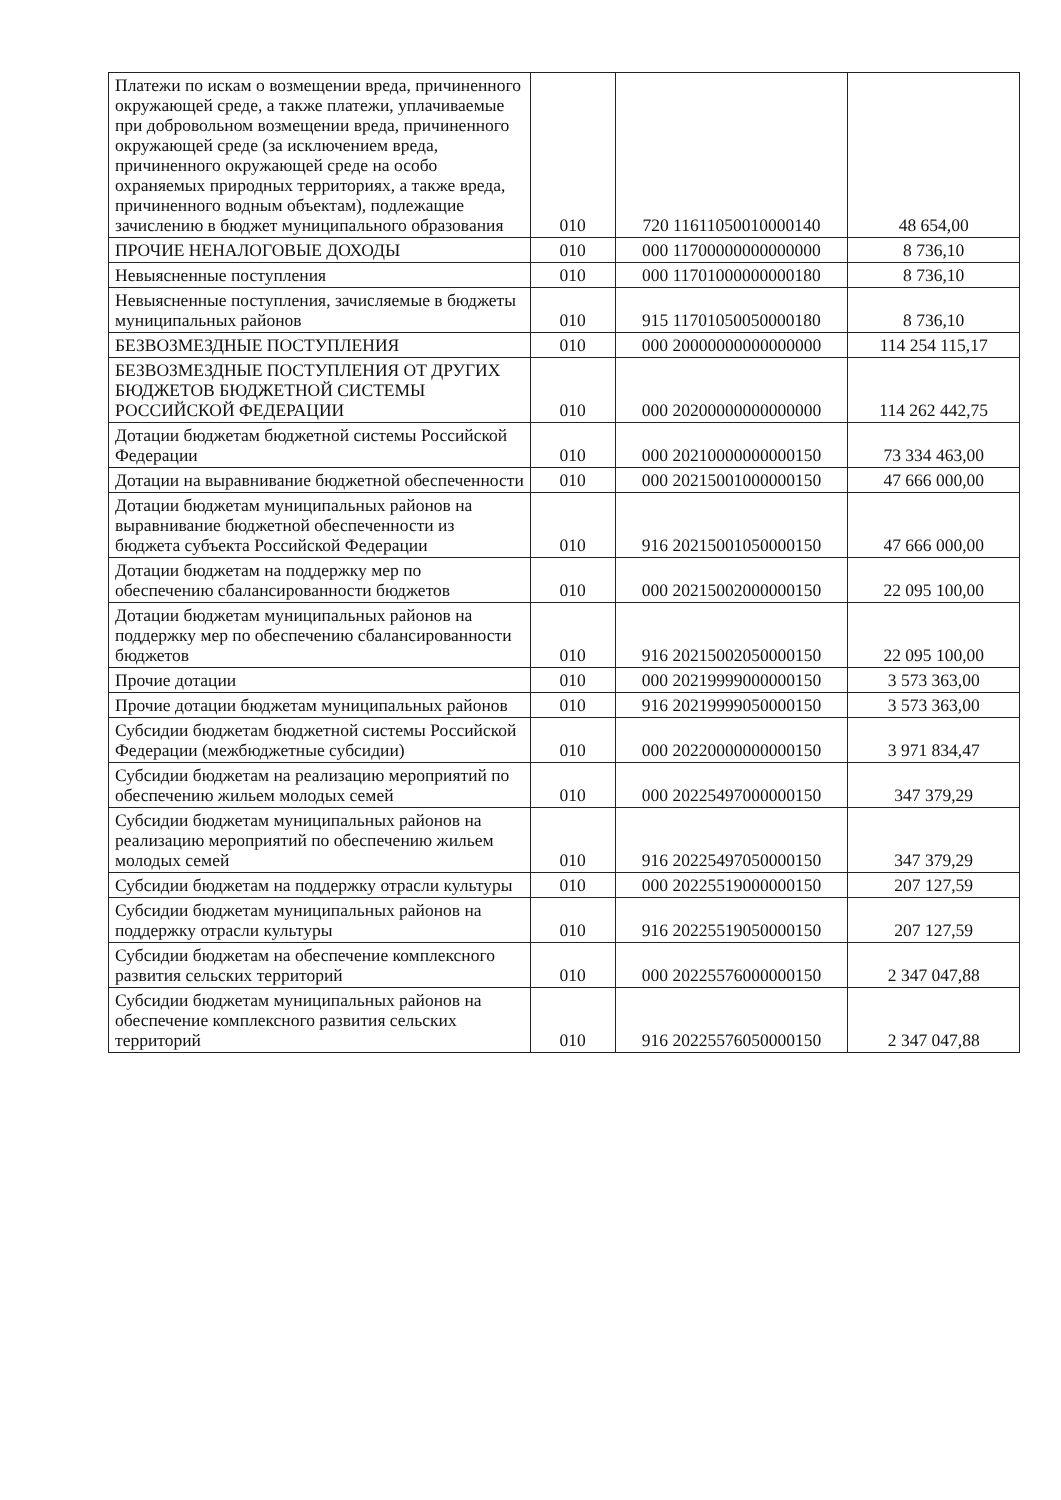| Платежи по искам о возмещении вреда, причиненного окружающей среде, а также платежи, уплачиваемые при добровольном возмещении вреда, причиненного окружающей среде (за исключением вреда, причиненного окружающей среде на особо охраняемых природных территориях, а также вреда, причиненного водным объектам), подлежащие зачислению в бюджет муниципального образования | 010 | 720 11611050010000140 | 48 654,00 |
| ПРОЧИЕ НЕНАЛОГОВЫЕ ДОХОДЫ | 010 | 000 11700000000000000 | 8 736,10 |
| Невыясненные поступления | 010 | 000 11701000000000180 | 8 736,10 |
| Невыясненные поступления, зачисляемые в бюджеты муниципальных районов | 010 | 915 11701050050000180 | 8 736,10 |
| БЕЗВОЗМЕЗДНЫЕ ПОСТУПЛЕНИЯ | 010 | 000 20000000000000000 | 114 254 115,17 |
| БЕЗВОЗМЕЗДНЫЕ ПОСТУПЛЕНИЯ ОТ ДРУГИХ БЮДЖЕТОВ БЮДЖЕТНОЙ СИСТЕМЫ РОССИЙСКОЙ ФЕДЕРАЦИИ | 010 | 000 20200000000000000 | 114 262 442,75 |
| Дотации бюджетам бюджетной системы Российской Федерации | 010 | 000 20210000000000150 | 73 334 463,00 |
| Дотации на выравнивание бюджетной обеспеченности | 010 | 000 20215001000000150 | 47 666 000,00 |
| Дотации бюджетам муниципальных районов на выравнивание бюджетной обеспеченности из бюджета субъекта Российской Федерации | 010 | 916 20215001050000150 | 47 666 000,00 |
| Дотации бюджетам на поддержку мер по обеспечению сбалансированности бюджетов | 010 | 000 20215002000000150 | 22 095 100,00 |
| Дотации бюджетам муниципальных районов на поддержку мер по обеспечению сбалансированности бюджетов | 010 | 916 20215002050000150 | 22 095 100,00 |
| Прочие дотации | 010 | 000 20219999000000150 | 3 573 363,00 |
| Прочие дотации бюджетам муниципальных районов | 010 | 916 20219999050000150 | 3 573 363,00 |
| Субсидии бюджетам бюджетной системы Российской Федерации (межбюджетные субсидии) | 010 | 000 20220000000000150 | 3 971 834,47 |
| Субсидии бюджетам на реализацию мероприятий по обеспечению жильем молодых семей | 010 | 000 20225497000000150 | 347 379,29 |
| Субсидии бюджетам муниципальных районов на реализацию мероприятий по обеспечению жильем молодых семей | 010 | 916 20225497050000150 | 347 379,29 |
| Субсидии бюджетам на поддержку отрасли культуры | 010 | 000 20225519000000150 | 207 127,59 |
| Субсидии бюджетам муниципальных районов на поддержку отрасли культуры | 010 | 916 20225519050000150 | 207 127,59 |
| Субсидии бюджетам на обеспечение комплексного развития сельских территорий | 010 | 000 20225576000000150 | 2 347 047,88 |
| Субсидии бюджетам муниципальных районов на обеспечение комплексного развития сельских территорий | 010 | 916 20225576050000150 | 2 347 047,88 |